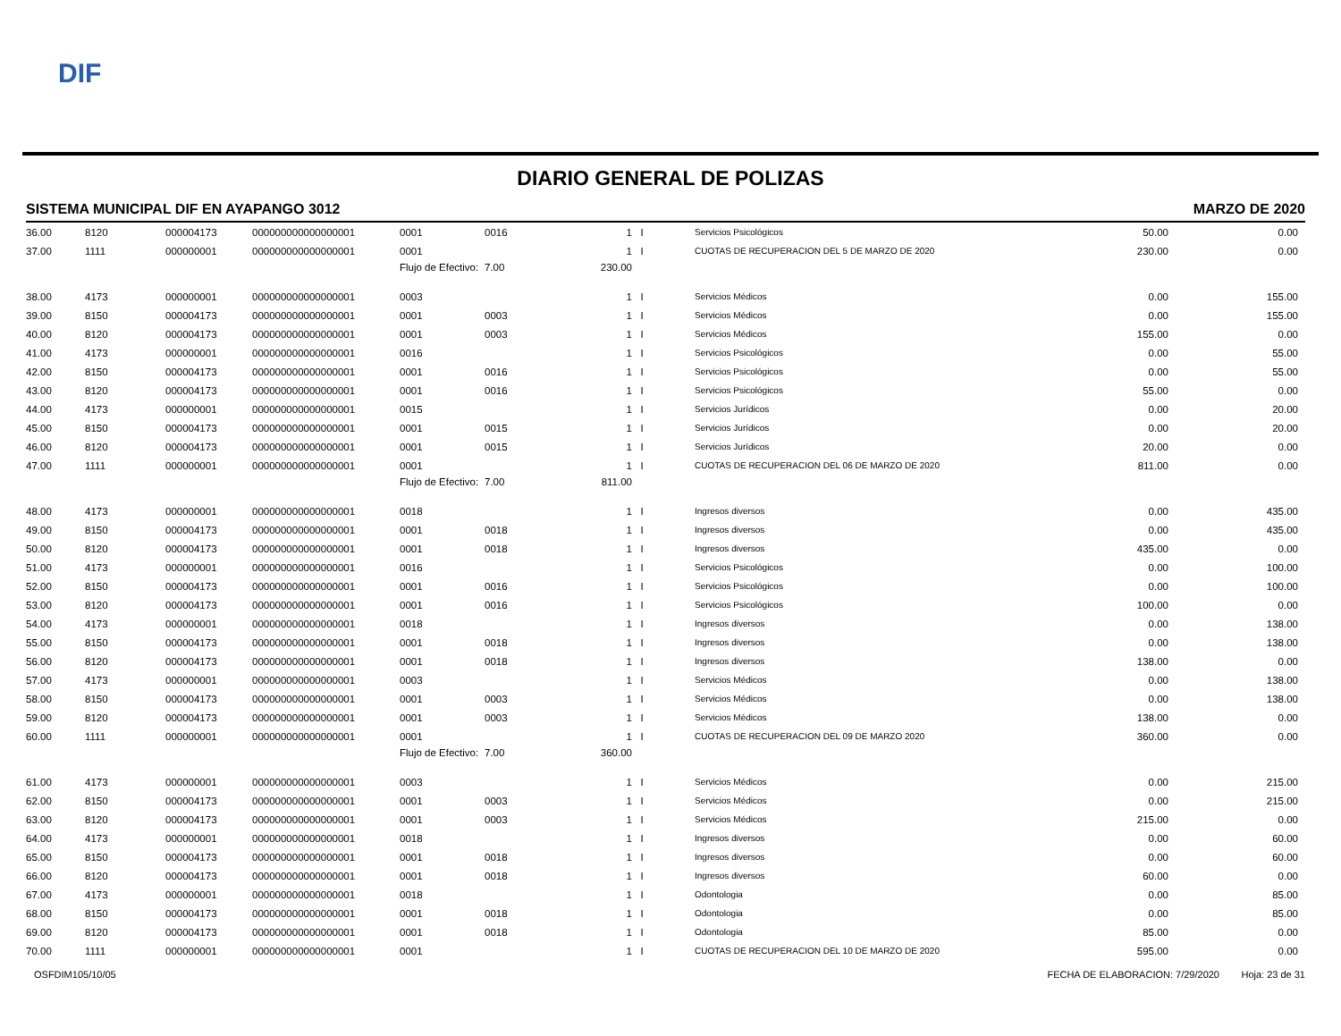DIF
DIARIO GENERAL DE POLIZAS
SISTEMA MUNICIPAL DIF EN AYAPANGO 3012 MARZO DE 2020
| 36.00 | 8120 | 000004173 | 000000000000000001 | 0001 | 0016 | 1 | I | Servicios Psicológicos | 50.00 | 0.00 |
| 37.00 | 1111 | 000000001 | 000000000000000001 | 0001 | | 1 | I | CUOTAS DE RECUPERACION DEL 5 DE MARZO DE 2020 | 230.00 | 0.00 |
| | | | | Flujo de Efectivo: | 7.00 | 230.00 | | | | |
| 38.00 | 4173 | 000000001 | 000000000000000001 | 0003 | | 1 | I | Servicios Médicos | 0.00 | 155.00 |
| 39.00 | 8150 | 000004173 | 000000000000000001 | 0001 | 0003 | 1 | I | Servicios Médicos | 0.00 | 155.00 |
| 40.00 | 8120 | 000004173 | 000000000000000001 | 0001 | 0003 | 1 | I | Servicios Médicos | 155.00 | 0.00 |
| 41.00 | 4173 | 000000001 | 000000000000000001 | 0016 | | 1 | I | Servicios Psicológicos | 0.00 | 55.00 |
| 42.00 | 8150 | 000004173 | 000000000000000001 | 0001 | 0016 | 1 | I | Servicios Psicológicos | 0.00 | 55.00 |
| 43.00 | 8120 | 000004173 | 000000000000000001 | 0001 | 0016 | 1 | I | Servicios Psicológicos | 55.00 | 0.00 |
| 44.00 | 4173 | 000000001 | 000000000000000001 | 0015 | | 1 | I | Servicios Jurídicos | 0.00 | 20.00 |
| 45.00 | 8150 | 000004173 | 000000000000000001 | 0001 | 0015 | 1 | I | Servicios Jurídicos | 0.00 | 20.00 |
| 46.00 | 8120 | 000004173 | 000000000000000001 | 0001 | 0015 | 1 | I | Servicios Jurídicos | 20.00 | 0.00 |
| 47.00 | 1111 | 000000001 | 000000000000000001 | 0001 | | 1 | I | CUOTAS DE RECUPERACION DEL 06 DE MARZO DE 2020 | 811.00 | 0.00 |
| | | | | Flujo de Efectivo: | 7.00 | 811.00 | | | | |
| 48.00 | 4173 | 000000001 | 000000000000000001 | 0018 | | 1 | I | Ingresos diversos | 0.00 | 435.00 |
| 49.00 | 8150 | 000004173 | 000000000000000001 | 0001 | 0018 | 1 | I | Ingresos diversos | 0.00 | 435.00 |
| 50.00 | 8120 | 000004173 | 000000000000000001 | 0001 | 0018 | 1 | I | Ingresos diversos | 435.00 | 0.00 |
| 51.00 | 4173 | 000000001 | 000000000000000001 | 0016 | | 1 | I | Servicios Psicológicos | 0.00 | 100.00 |
| 52.00 | 8150 | 000004173 | 000000000000000001 | 0001 | 0016 | 1 | I | Servicios Psicológicos | 0.00 | 100.00 |
| 53.00 | 8120 | 000004173 | 000000000000000001 | 0001 | 0016 | 1 | I | Servicios Psicológicos | 100.00 | 0.00 |
| 54.00 | 4173 | 000000001 | 000000000000000001 | 0018 | | 1 | I | Ingresos diversos | 0.00 | 138.00 |
| 55.00 | 8150 | 000004173 | 000000000000000001 | 0001 | 0018 | 1 | I | Ingresos diversos | 0.00 | 138.00 |
| 56.00 | 8120 | 000004173 | 000000000000000001 | 0001 | 0018 | 1 | I | Ingresos diversos | 138.00 | 0.00 |
| 57.00 | 4173 | 000000001 | 000000000000000001 | 0003 | | 1 | I | Servicios Médicos | 0.00 | 138.00 |
| 58.00 | 8150 | 000004173 | 000000000000000001 | 0001 | 0003 | 1 | I | Servicios Médicos | 0.00 | 138.00 |
| 59.00 | 8120 | 000004173 | 000000000000000001 | 0001 | 0003 | 1 | I | Servicios Médicos | 138.00 | 0.00 |
| 60.00 | 1111 | 000000001 | 000000000000000001 | 0001 | | 1 | I | CUOTAS DE RECUPERACION DEL 09 DE MARZO 2020 | 360.00 | 0.00 |
| | | | | Flujo de Efectivo: | 7.00 | 360.00 | | | | |
| 61.00 | 4173 | 000000001 | 000000000000000001 | 0003 | | 1 | I | Servicios Médicos | 0.00 | 215.00 |
| 62.00 | 8150 | 000004173 | 000000000000000001 | 0001 | 0003 | 1 | I | Servicios Médicos | 0.00 | 215.00 |
| 63.00 | 8120 | 000004173 | 000000000000000001 | 0001 | 0003 | 1 | I | Servicios Médicos | 215.00 | 0.00 |
| 64.00 | 4173 | 000000001 | 000000000000000001 | 0018 | | 1 | I | Ingresos diversos | 0.00 | 60.00 |
| 65.00 | 8150 | 000004173 | 000000000000000001 | 0001 | 0018 | 1 | I | Ingresos diversos | 0.00 | 60.00 |
| 66.00 | 8120 | 000004173 | 000000000000000001 | 0001 | 0018 | 1 | I | Ingresos diversos | 60.00 | 0.00 |
| 67.00 | 4173 | 000000001 | 000000000000000001 | 0018 | | 1 | I | Odontologia | 0.00 | 85.00 |
| 68.00 | 8150 | 000004173 | 000000000000000001 | 0001 | 0018 | 1 | I | Odontologia | 0.00 | 85.00 |
| 69.00 | 8120 | 000004173 | 000000000000000001 | 0001 | 0018 | 1 | I | Odontologia | 85.00 | 0.00 |
| 70.00 | 1111 | 000000001 | 000000000000000001 | 0001 | | 1 | I | CUOTAS DE RECUPERACION DEL 10 DE MARZO DE 2020 | 595.00 | 0.00 |
OSFDIM105/10/05 FECHA DE ELABORACION: 7/29/2020 Hoja: 23 de 31